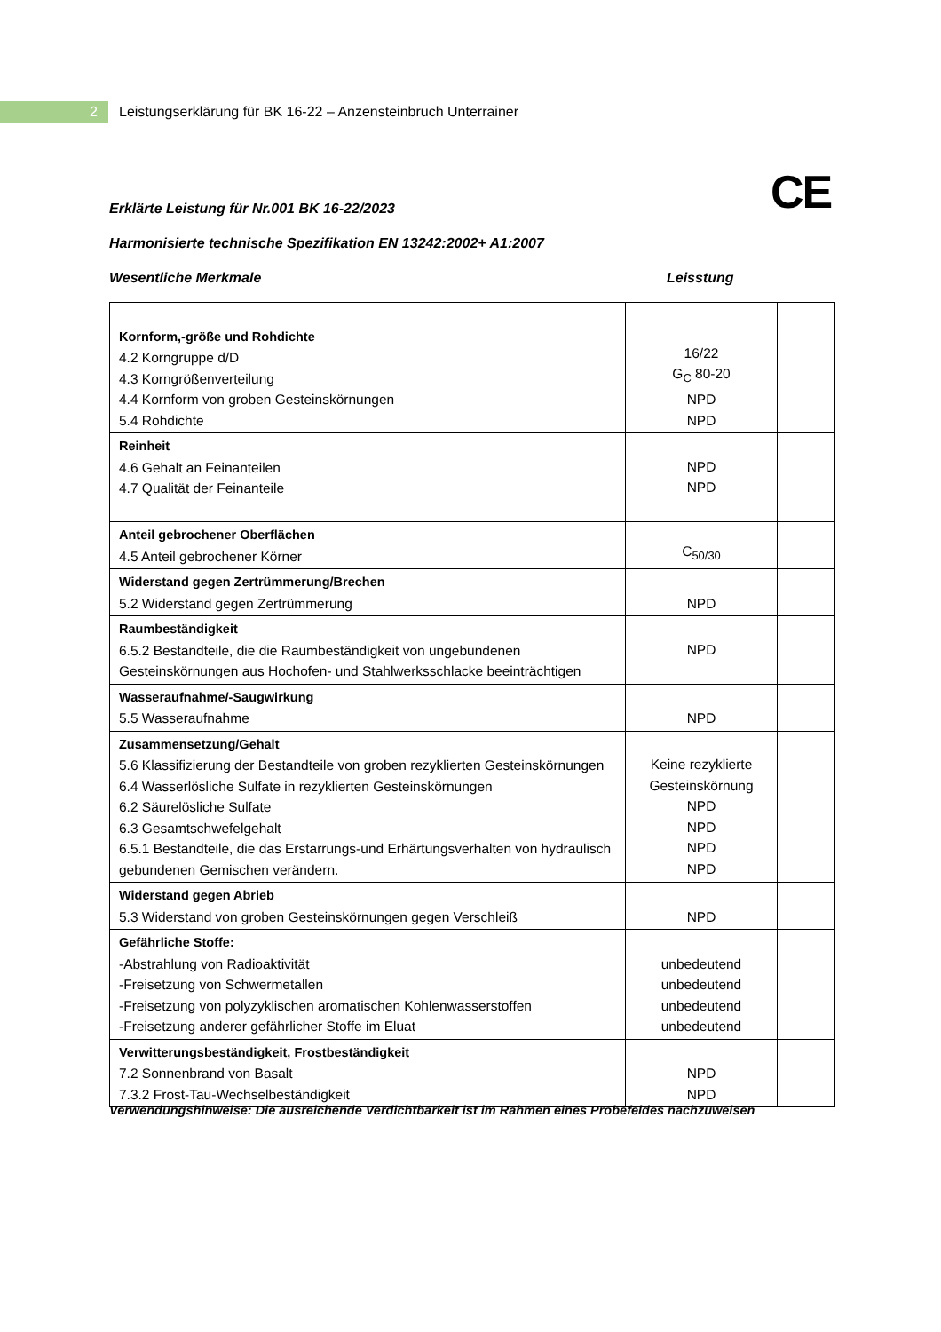2
Leistungserklärung für BK 16-22 – Anzensteinbruch Unterrainer
CE
Erklärte Leistung für Nr.001 BK 16-22/2023
Harmonisierte technische Spezifikation EN 13242:2002+ A1:2007
Wesentliche Merkmale Leisstung
| Kornform,-größe und Rohdichte 4.2 Korngruppe d/D 4.3 Korngrößenverteilung 4.4 Kornform von groben Gesteinskörnungen 5.4 Rohdichte | 16/22 G<sub>C</sub> 80-20 NPD NPD | |
| Reinheit 4.6 Gehalt an Feinanteilen 4.7 Qualität der Feinanteile | NPD NPD | |
| Anteil gebrochener Oberflächen 4.5 Anteil gebrochener Körner | C<sub>50/30</sub> | |
| Widerstand gegen Zertrümmerung/Brechen 5.2 Widerstand gegen Zertrümmerung | NPD | |
| Raumbeständigkeit 6.5.2 Bestandteile, die die Raumbeständigkeit von ungebundenen Gesteinskörnungen aus Hochofen- und Stahlwerksschlacke beeinträchtigen | NPD | |
| Wasseraufnahme/-Saugwirkung 5.5 Wasseraufnahme | NPD | |
| Zusammensetzung/Gehalt 5.6 Klassifizierung der Bestandteile von groben rezyklierten Gesteinskörnungen 6.4 Wasserlösliche Sulfate in rezyklierten Gesteinskörnungen 6.2 Säurelösliche Sulfate 6.3 Gesamtschwefelgehalt 6.5.1 Bestandteile, die das Erstarrungs-und Erhärtungsverhalten von hydraulisch gebundenen Gemischen verändern. | Keine rezyklierte Gesteinskörnung NPD NPD NPD NPD | |
| Widerstand gegen Abrieb 5.3 Widerstand von groben Gesteinskörnungen gegen Verschleiß | NPD | |
| Gefährliche Stoffe: -Abstrahlung von Radioaktivität -Freisetzung von Schwermetallen -Freisetzung von polyzyklischen aromatischen Kohlenwasserstoffen -Freisetzung anderer gefährlicher Stoffe im Eluat | unbedeutend unbedeutend unbedeutend unbedeutend | |
| Verwitterungsbeständigkeit, Frostbeständigkeit 7.2 Sonnenbrand von Basalt 7.3.2 Frost-Tau-Wechselbeständigkeit | NPD NPD | |
Verwendungshinweise: Die ausreichende Verdichtbarkeit ist im Rahmen eines Probefeldes nachzuweisen